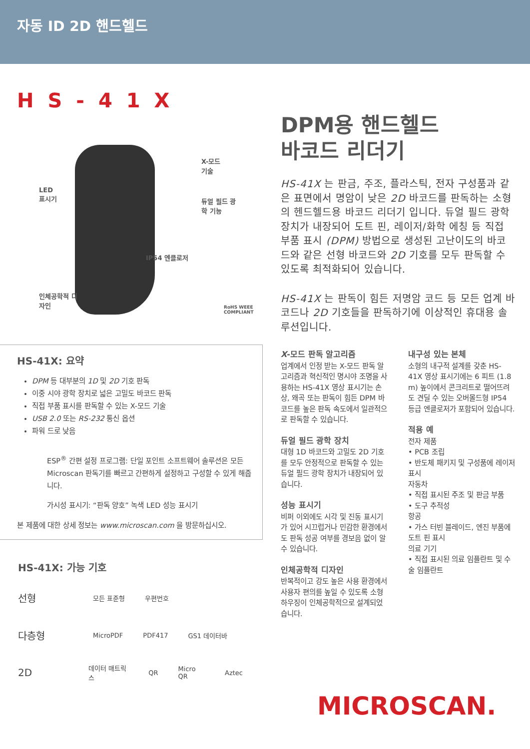자동 ID 2D 핸드헬드
HS-41X
X-모드
기술
LED
표시기
듀얼 필드 광
학 기능
IP54 엔클로저
인체공학적 디
자인
RoHS WEEE COMPLIANT
HS-41X: 요약
DPM 등 대부분의 1D 및 2D 기호 판독
이중 시야 광학 장치로 넓은 고밀도 바코드 판독
직접 부품 표시를 판독할 수 있는 X-모드 기술
USB 2.0 또는 RS-232 통신 옵션
파워 드로 낮음
ESP<sup>®</sup> 간편 설정 프로그램: 단일 포인트 소프트웨어 솔루션은 모든 Microscan 판독기를 빠르고 간편하게 설정하고 구성할 수 있게 해줍니다.
가시성 표시기: “판독 양호” 녹색 LED 성능 표시기
본 제품에 대한 상세 정보는 www.microscan.com 을 방문하십시오.
HS-41X: 가능 기호
선형 모든 표준형 우편번호
다층형 MicroPDF PDF417 GS1 데이터바
2D 데이터 매트릭스 QR Micro QR Aztec
DPM용 핸드헬드
바코드 리더기
HS-41X 는 판금, 주조, 플라스틱, 전자 구성품과 같은 표면에서 명암이 낮은 2D 바코드를 판독하는 소형의 헨드헬드용 바코드 리더기 입니다. 듀얼 필드 광학 장치가 내장되어 도트 핀, 레이저/화학 에칭 등 직접 부품 표시 (DPM) 방법으로 생성된 고난이도의 바코드와 같은 선형 바코드와 2D 기호를 모두 판독할 수 있도록 최적화되어 있습니다.
HS-41X 는 판독이 힘든 저명암 코드 등 모든 업계 바코드나 2D 기호들을 판독하기에 이상적인 휴대용 솔루션입니다.
X-모드 판독 알고리즘
업계에서 인정 받는 X-모드 판독 알고리즘과 혁신적인 명시야 조명을 사용하는 HS-41X 영상 표시기는 손상, 왜곡 또는 판독이 힘든 DPM 바코드를 높은 판독 속도에서 일관적으로 판독할 수 있습니다.
듀얼 필드 광학 장치
대형 1D 바코드와 고밀도 2D 기호를 모두 안정적으로 판독할 수 있는 듀얼 필드 광학 장치가 내장되어 있습니다.
성능 표시기
비퍼 이외에도 시각 및 진동 표시기가 있어 시끄럽거나 민감한 환경에서도 판독 성공 여부를 경보음 없이 알 수 있습니다.
인체공학적 디자인
반복적이고 강도 높은 사용 환경에서 사용자 편의를 높일 수 있도록 소형 하우징이 인체공학적으로 설계되었습니다.
내구성 있는 본체
소형의 내구적 설계를 갖춘 HS-41X 영상 표시기에는 6 피트 (1.8 m) 높이에서 콘크리트로 떨어뜨려도 견딜 수 있는 오버몰드형 IP54 등급 엔클로저가 포함되어 있습니다.
적용 예
전자 제품
• PCB 조립
• 반도체 패키지 및 구성품에 레이저 표시
자동차
• 직접 표시된 주조 및 판금 부품
• 도구 추적성
항공
• 가스 터빈 블레이드, 엔진 부품에 도트 핀 표시
의료 기기
• 직접 표시된 의료 임플란트 및 수술 임플란트
MICROSCAN.